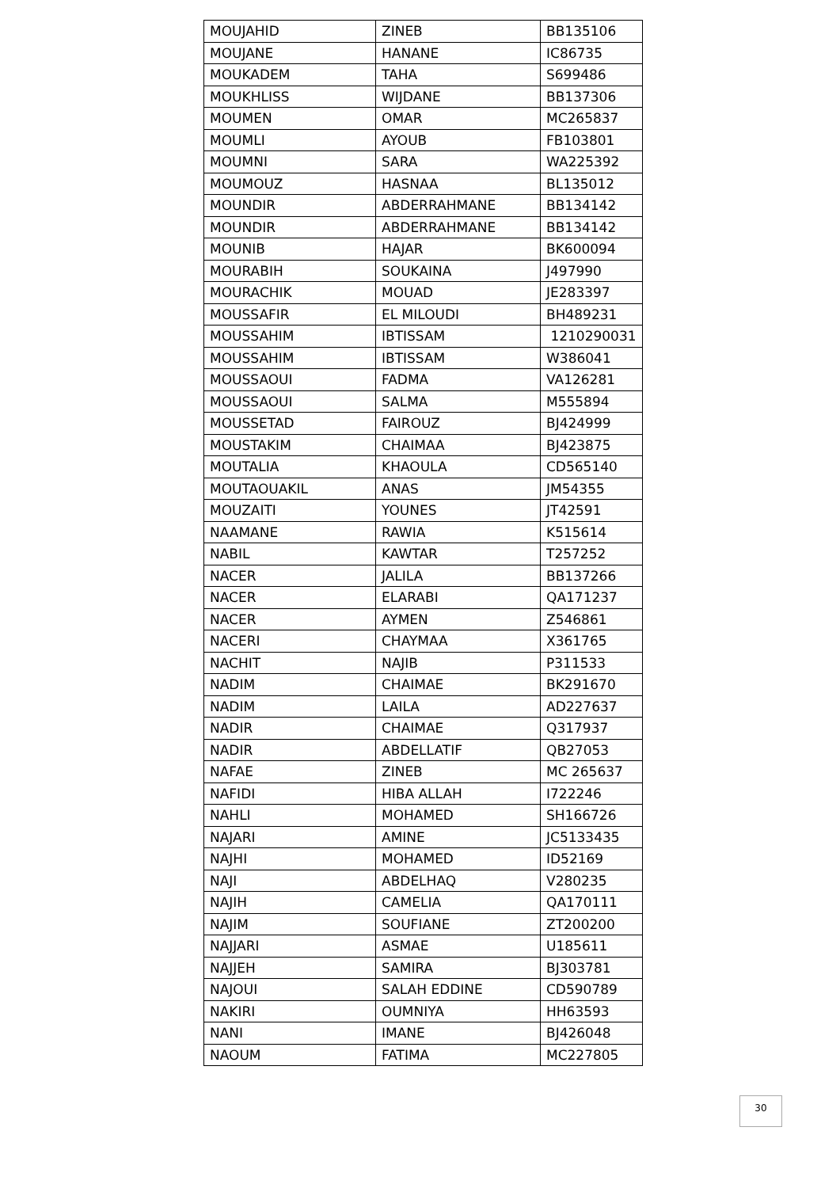| MOUJAHID | ZINEB | BB135106 |
| MOUJANE | HANANE | IC86735 |
| MOUKADEM | TAHA | S699486 |
| MOUKHLISS | WIJDANE | BB137306 |
| MOUMEN | OMAR | MC265837 |
| MOUMLI | AYOUB | FB103801 |
| MOUMNI | SARA | WA225392 |
| MOUMOUZ | HASNAA | BL135012 |
| MOUNDIR | ABDERRAHMANE | BB134142 |
| MOUNDIR | ABDERRAHMANE | BB134142 |
| MOUNIB | HAJAR | BK600094 |
| MOURABIH | SOUKAINA | J497990 |
| MOURACHIK | MOUAD | JE283397 |
| MOUSSAFIR | EL MILOUDI | BH489231 |
| MOUSSAHIM | IBTISSAM | 1210290031 |
| MOUSSAHIM | IBTISSAM | W386041 |
| MOUSSAOUI | FADMA | VA126281 |
| MOUSSAOUI | SALMA | M555894 |
| MOUSSETAD | FAIROUZ | BJ424999 |
| MOUSTAKIM | CHAIMAA | BJ423875 |
| MOUTALIA | KHAOULA | CD565140 |
| MOUTAOUAKIL | ANAS | JM54355 |
| MOUZAITI | YOUNES | JT42591 |
| NAAMANE | RAWIA | K515614 |
| NABIL | KAWTAR | T257252 |
| NACER | JALILA | BB137266 |
| NACER | ELARABI | QA171237 |
| NACER | AYMEN | Z546861 |
| NACERI | CHAYMAA | X361765 |
| NACHIT | NAJIB | P311533 |
| NADIM | CHAIMAE | BK291670 |
| NADIM | LAILA | AD227637 |
| NADIR | CHAIMAE | Q317937 |
| NADIR | ABDELLATIF | QB27053 |
| NAFAE | ZINEB | MC 265637 |
| NAFIDI | HIBA ALLAH | I722246 |
| NAHLI | MOHAMED | SH166726 |
| NAJARI | AMINE | JC5133435 |
| NAJHI | MOHAMED | ID52169 |
| NAJI | ABDELHAQ | V280235 |
| NAJIH | CAMELIA | QA170111 |
| NAJIM | SOUFIANE | ZT200200 |
| NAJJARI | ASMAE | U185611 |
| NAJJEH | SAMIRA | BJ303781 |
| NAJOUI | SALAH EDDINE | CD590789 |
| NAKIRI | OUMNIYA | HH63593 |
| NANI | IMANE | BJ426048 |
| NAOUM | FATIMA | MC227805 |
30